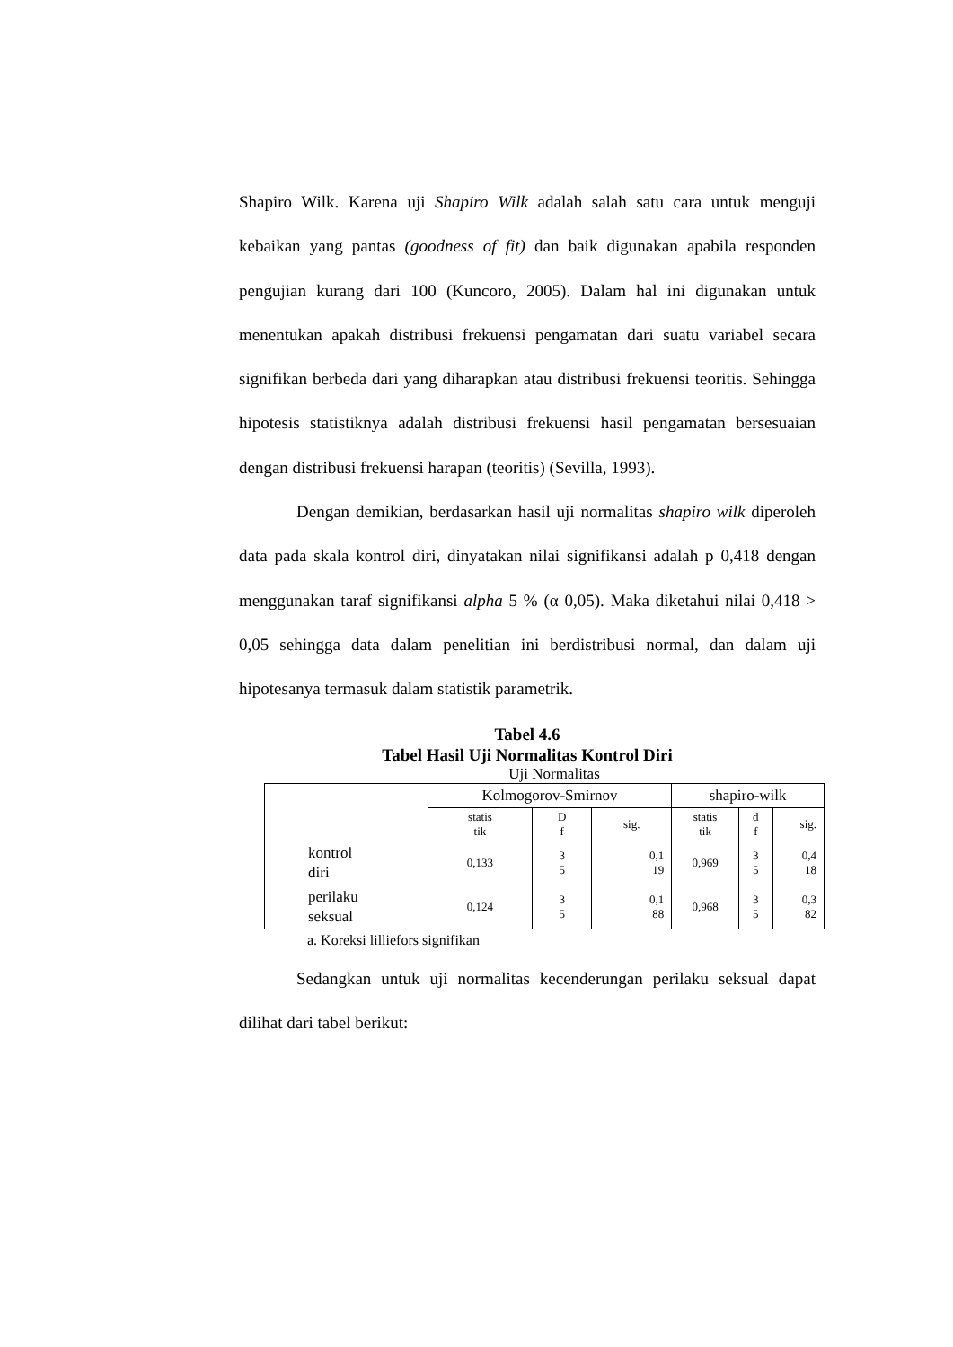Shapiro Wilk. Karena uji Shapiro Wilk adalah salah satu cara untuk menguji kebaikan yang pantas (goodness of fit) dan baik digunakan apabila responden pengujian kurang dari 100 (Kuncoro, 2005). Dalam hal ini digunakan untuk menentukan apakah distribusi frekuensi pengamatan dari suatu variabel secara signifikan berbeda dari yang diharapkan atau distribusi frekuensi teoritis. Sehingga hipotesis statistiknya adalah distribusi frekuensi hasil pengamatan bersesuaian dengan distribusi frekuensi harapan (teoritis) (Sevilla, 1993).
Dengan demikian, berdasarkan hasil uji normalitas shapiro wilk diperoleh data pada skala kontrol diri, dinyatakan nilai signifikansi adalah p 0,418 dengan menggunakan taraf signifikansi alpha 5 % (α 0,05). Maka diketahui nilai 0,418 > 0,05 sehingga data dalam penelitian ini berdistribusi normal, dan dalam uji hipotesanya termasuk dalam statistik parametrik.
Tabel 4.6
Tabel Hasil Uji Normalitas Kontrol Diri
Uji Normalitas
| | Kolmogorov-Smirnov | | | shapiro-wilk | | |
| | statis tik | D f | sig. | statis tik | d f | sig. |
| kontrol diri | 0,133 | 3 5 | 0,1 19 | 0,969 | 3 5 | 0,4 18 |
| perilaku seksual | 0,124 | 3 5 | 0,1 88 | 0,968 | 3 5 | 0,3 82 |
a. Koreksi lilliefors signifikan
Sedangkan untuk uji normalitas kecenderungan perilaku seksual dapat dilihat dari tabel berikut: